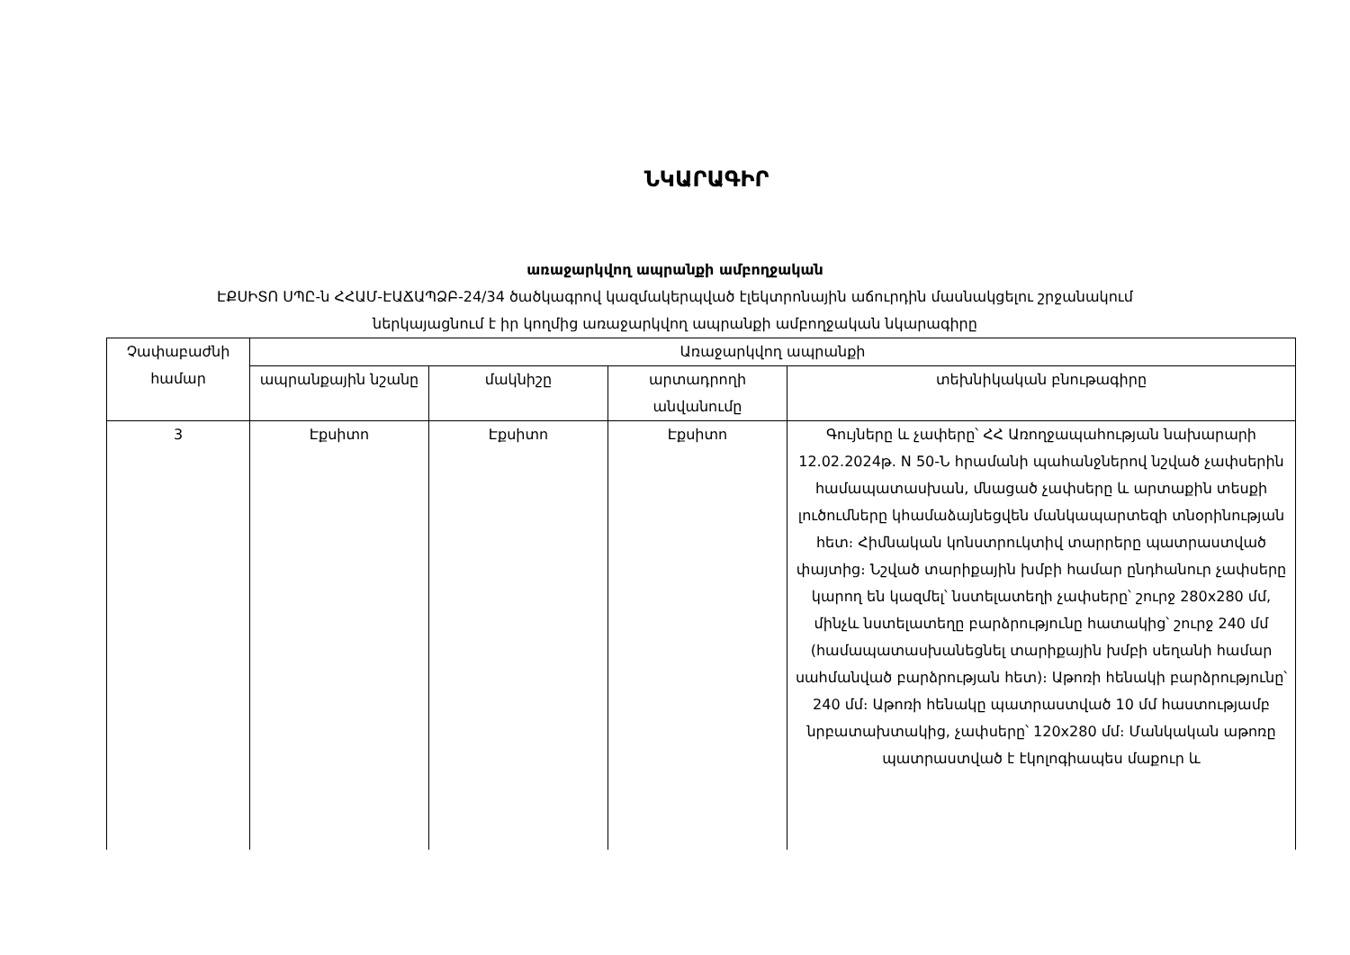ՆԿԱՐԱԳԻՐ
առաջարկվող ապրանքի ամբողջական
ԷՔՍԻՏՈ ՍՊԸ-ն ՀՀԱՄ-ԷԱՃԱՊՁԲ-24/34 ծածկագրով կազմակերպված էլեկտրոնային աճուրդին մասնակցելու շրջանակում
ներկայացնում է իր կողմից առաջարկվող ապրանքի ամբողջական նկարագիրը
| Չափաբաժնի համար | Առաջարկվող ապրանքի | | | |
| --- | --- | --- | --- | --- |
| | ապրանքային նշանը | մակնիշը | արտադրողի անվանումը | տեխնիկական բնութագիրը |
| 3 | Էքսիտո | Էքսիտո | Էքսիտո | Գույները և չափերը՝ ՀՀ Առողջապահության նախարարի 12.02.2024թ. N 50-Ն հրամանի պահանջներով նշված չափսերին համապատասխան, մնացած չափսերը և արտաքին տեսքի լուծումները կհամաձայնեցվեն մանկապարտեզի տնօրինության հետ։ Հիմնական կոնստրուկտիվ տարրերը պատրաստված փայտից։ Նշված տարիքային խմբի համար ընդհանուր չափսերը կարող են կազմել՝ նստելատեղի չափսերը՝ շուրջ 280x280 մմ, մինչև նստելատեղը բարձրությունը հատակից՝ շուրջ 240 մմ (համապատասխանեցնել տարիքային խմբի սեղանի համար սահմանված բարձրության հետ)։ Աթոռի հենակի բարձրությունը՝ 240 մմ։ Աթոռի հենակը պատրաստված 10 մմ հաստությամբ նրբատախտակից, չափսերը՝ 120x280 մմ։ Մանկական աթոռը պատրաստված է էկոլոգիապես մաքուր և |